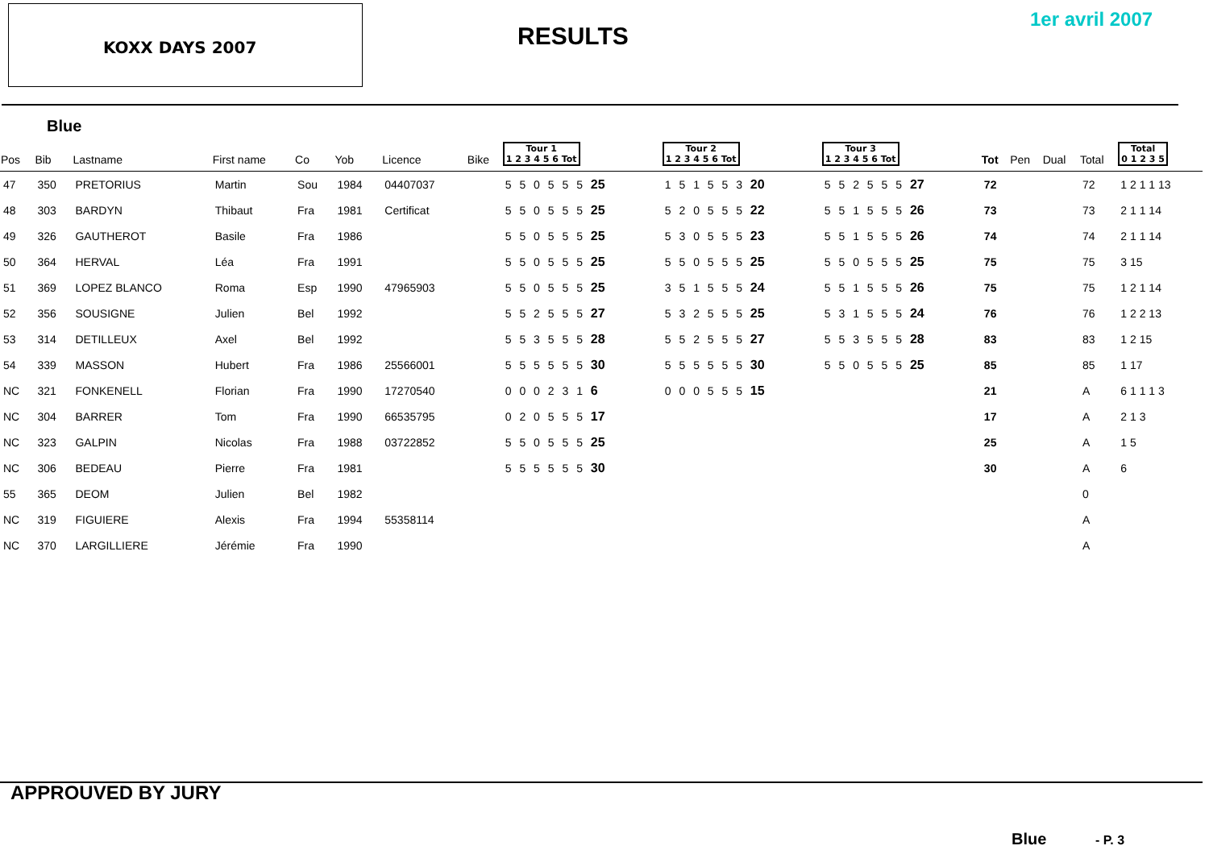KOXX DAYS 2007
RESULTS
1er avril 2007
Blue
| Pos | Bib | Lastname | First name | Co | Yob | Licence | Bike | Tour 1 1 2 3 4 5 6 Tot | Tour 2 1 2 3 4 5 6 Tot | Tour 3 1 2 3 4 5 6 Tot | Tot | Pen | Dual | Total | Total 0 1 2 3 5 |
| --- | --- | --- | --- | --- | --- | --- | --- | --- | --- | --- | --- | --- | --- | --- | --- |
| 47 | 350 | PRETORIUS | Martin | Sou | 1984 | 04407037 | | 5 5 0 5 5 5 25 | 1 5 1 5 5 3 20 | 5 5 2 5 5 5 27 | 72 | | | 72 | 1 2 1 1 13 |
| 48 | 303 | BARDYN | Thibaut | Fra | 1981 | Certificat | | 5 5 0 5 5 5 25 | 5 2 0 5 5 5 22 | 5 5 1 5 5 5 26 | 73 | | | 73 | 2 1 1 14 |
| 49 | 326 | GAUTHEROT | Basile | Fra | 1986 | | | 5 5 0 5 5 5 25 | 5 3 0 5 5 5 23 | 5 5 1 5 5 5 26 | 74 | | | 74 | 2 1 1 14 |
| 50 | 364 | HERVAL | Léa | Fra | 1991 | | | 5 5 0 5 5 5 25 | 5 5 0 5 5 5 25 | 5 5 0 5 5 5 25 | 75 | | | 75 | 3 15 |
| 51 | 369 | LOPEZ BLANCO | Roma | Esp | 1990 | 47965903 | | 5 5 0 5 5 5 25 | 3 5 1 5 5 5 24 | 5 5 1 5 5 5 26 | 75 | | | 75 | 1 2 1 14 |
| 52 | 356 | SOUSIGNE | Julien | Bel | 1992 | | | 5 5 2 5 5 5 27 | 5 3 2 5 5 5 25 | 5 3 1 5 5 5 24 | 76 | | | 76 | 1 2 2 13 |
| 53 | 314 | DETILLEUX | Axel | Bel | 1992 | | | 5 5 3 5 5 5 28 | 5 5 2 5 5 5 27 | 5 5 3 5 5 5 28 | 83 | | | 83 | 1 2 15 |
| 54 | 339 | MASSON | Hubert | Fra | 1986 | 25566001 | | 5 5 5 5 5 5 30 | 5 5 5 5 5 5 30 | 5 5 0 5 5 5 25 | 85 | | | 85 | 1 17 |
| NC | 321 | FONKENELL | Florian | Fra | 1990 | 17270540 | | 0 0 0 2 3 1 6 | 0 0 0 5 5 5 15 | | 21 | | | A | 6 1 1 1 3 |
| NC | 304 | BARRER | Tom | Fra | 1990 | 66535795 | | 0 2 0 5 5 5 17 | | | 17 | | | A | 2 1 3 |
| NC | 323 | GALPIN | Nicolas | Fra | 1988 | 03722852 | | 5 5 0 5 5 5 25 | | | 25 | | | A | 1 5 |
| NC | 306 | BEDEAU | Pierre | Fra | 1981 | | | 5 5 5 5 5 5 30 | | | 30 | | | A | 6 |
| 55 | 365 | DEOM | Julien | Bel | 1982 | | | | | | | | | 0 | |
| NC | 319 | FIGUIERE | Alexis | Fra | 1994 | 55358114 | | | | | | | | A | |
| NC | 370 | LARGILLIERE | Jérémie | Fra | 1990 | | | | | | | | | A | |
APPROUVED BY JURY
Blue - P. 3